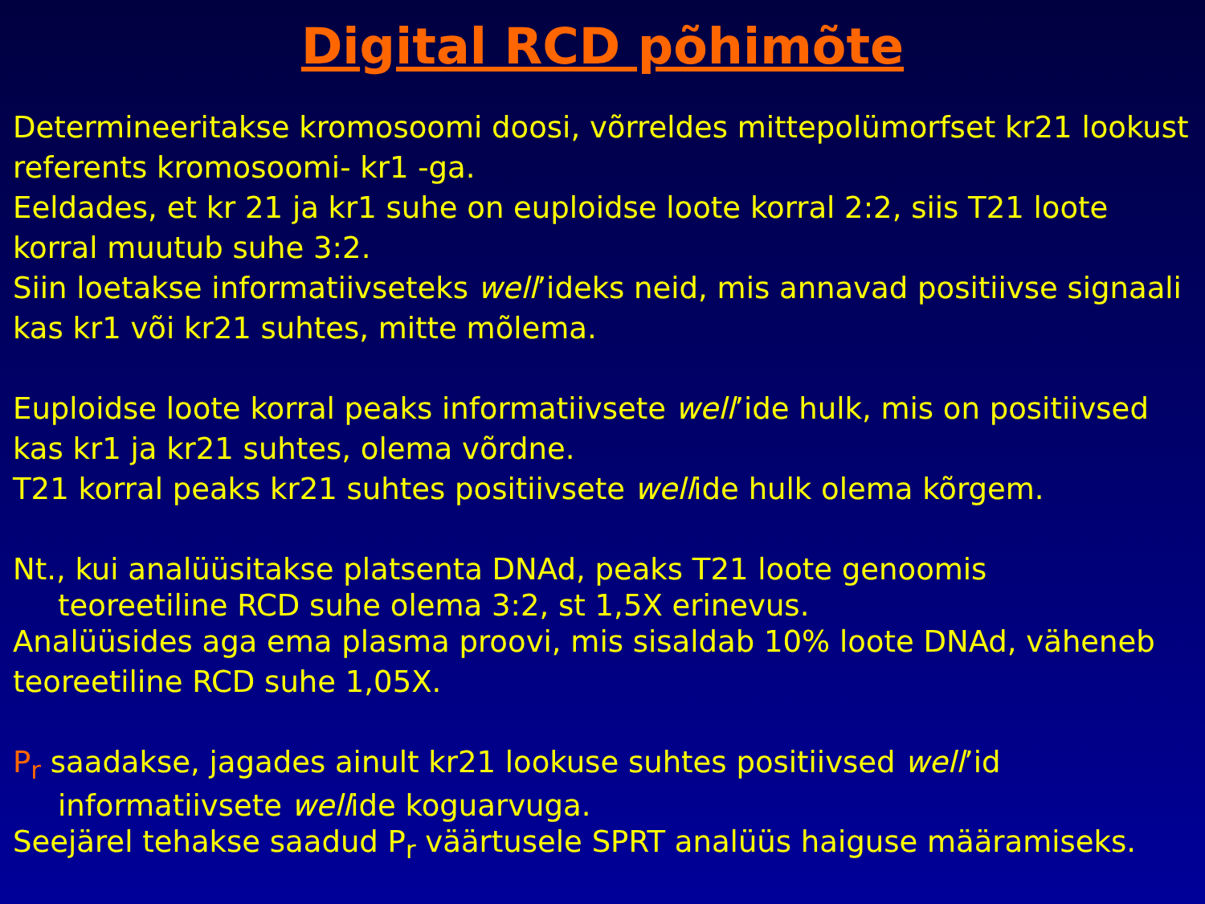Digital RCD põhimõte
Determineeritakse kromosoomi doosi, võrreldes mittepolümorfset kr21 lookust referents kromosoomi- kr1 -ga.
Eeldades, et kr 21 ja kr1 suhe on euploidse loote korral 2:2, siis T21 loote korral muutub suhe 3:2.
Siin loetakse informatiivseteks well’ideks neid, mis annavad positiivse signaali kas kr1 või kr21 suhtes, mitte mõlema.
Euploidse loote korral peaks informatiivsete well’ide hulk, mis on positiivsed kas kr1 ja kr21 suhtes, olema võrdne.
T21 korral peaks kr21 suhtes positiivsete wellide hulk olema kõrgem.
Nt., kui analüüsitakse platsenta DNAd, peaks T21 loote genoomis
teoreetiline RCD suhe olema 3:2, st 1,5X erinevus.
Analüüsides aga ema plasma proovi, mis sisaldab 10% loote DNAd, väheneb teoreetiline RCD suhe 1,05X.
P<sub>r</sub> saadakse, jagades ainult kr21 lookuse suhtes positiivsed well’id
informatiivsete wellide koguarvuga.
Seejärel tehakse saadud P<sub>r</sub> väärtusele SPRT analüüs haiguse määramiseks.